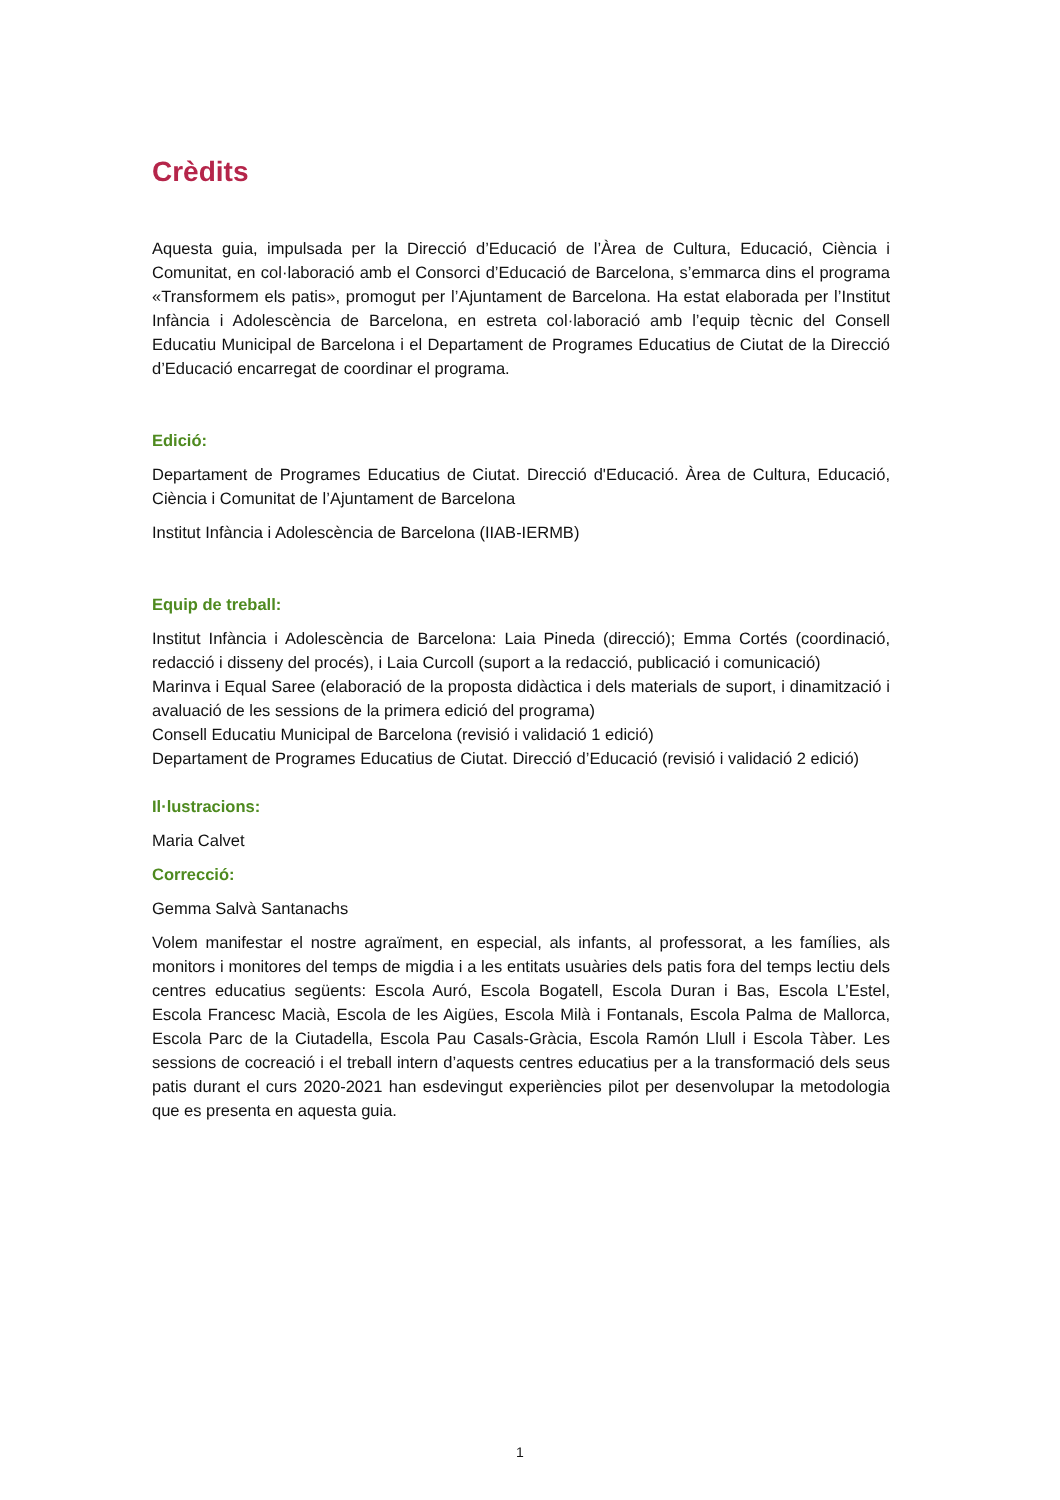Crèdits
Aquesta guia, impulsada per la Direcció d’Educació de l’Àrea de Cultura, Educació, Ciència i Comunitat, en col·laboració amb el Consorci d’Educació de Barcelona, s’emmarca dins el programa «Transformem els patis», promogut per l’Ajuntament de Barcelona. Ha estat elaborada per l’Institut Infància i Adolescència de Barcelona, en estreta col·laboració amb l’equip tècnic del Consell Educatiu Municipal de Barcelona i el Departament de Programes Educatius de Ciutat de la Direcció d’Educació encarregat de coordinar el programa.
Edició:
Departament de Programes Educatius de Ciutat. Direcció d'Educació. Àrea de Cultura, Educació, Ciència i Comunitat de l’Ajuntament de Barcelona
Institut Infància i Adolescència de Barcelona (IIAB-IERMB)
Equip de treball:
Institut Infància i Adolescència de Barcelona: Laia Pineda (direcció); Emma Cortés (coordinació, redacció i disseny del procés), i Laia Curcoll (suport a la redacció, publicació i comunicació)
Marinva i Equal Saree (elaboració de la proposta didàctica i dels materials de suport, i dinamització i avaluació de les sessions de la primera edició del programa)
Consell Educatiu Municipal de Barcelona (revisió i validació 1 edició)
Departament de Programes Educatius de Ciutat. Direcció d’Educació (revisió i validació 2 edició)
Il·lustracions:
Maria Calvet
Correcció:
Gemma Salvà Santanachs
Volem manifestar el nostre agraïment, en especial, als infants, al professorat, a les famílies, als monitors i monitores del temps de migdia i a les entitats usuàries dels patis fora del temps lectiu dels centres educatius següents: Escola Auró, Escola Bogatell, Escola Duran i Bas, Escola L’Estel, Escola Francesc Macià, Escola de les Aigües, Escola Milà i Fontanals, Escola Palma de Mallorca, Escola Parc de la Ciutadella, Escola Pau Casals-Gràcia, Escola Ramón Llull i Escola Tàber. Les sessions de cocreació i el treball intern d’aquests centres educatius per a la transformació dels seus patis durant el curs 2020-2021 han esdevingut experiències pilot per desenvolupar la metodologia que es presenta en aquesta guia.
1